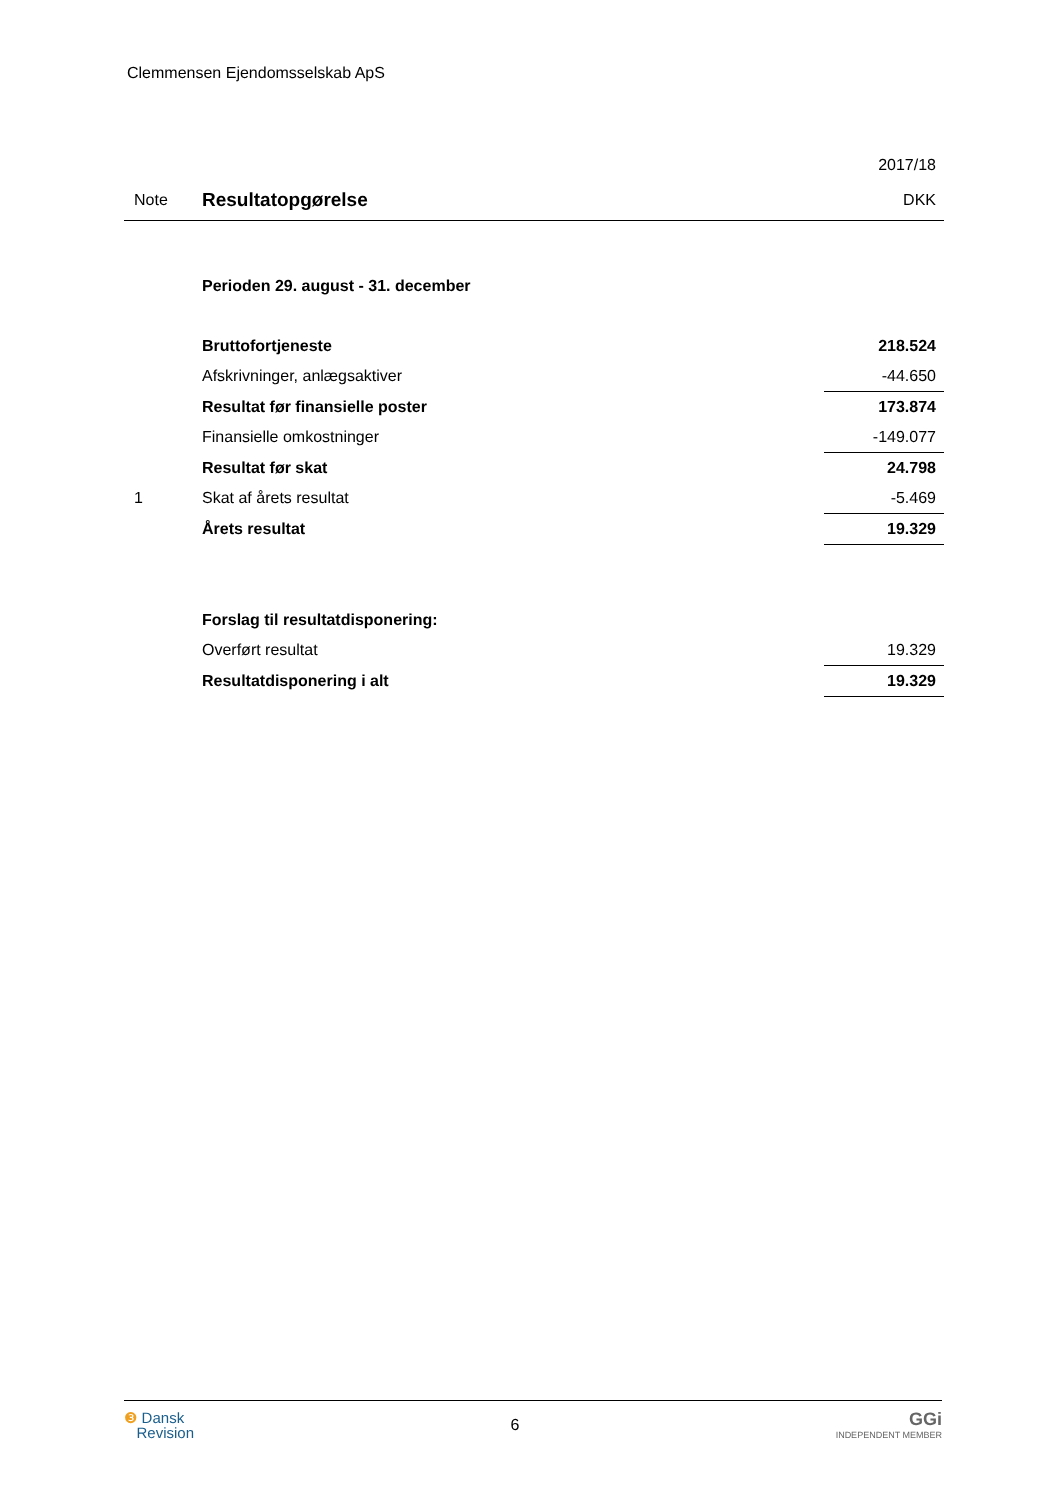Clemmensen Ejendomsselskab ApS
| | | 2017/18 |
| Note | Resultatopgørelse | DKK |
| | Perioden 29. august - 31. december | |
| | Bruttofortjeneste | 218.524 |
| | Afskrivninger, anlægsaktiver | -44.650 |
| | Resultat før finansielle poster | 173.874 |
| | Finansielle omkostninger | -149.077 |
| | Resultat før skat | 24.798 |
| 1 | Skat af årets resultat | -5.469 |
| | Årets resultat | 19.329 |
| | Forslag til resultatdisponering: | |
| | Overført resultat | 19.329 |
| | Resultatdisponering i alt | 19.329 |
❸ Dansk
Revision
6
GGi
INDEPENDENT MEMBER